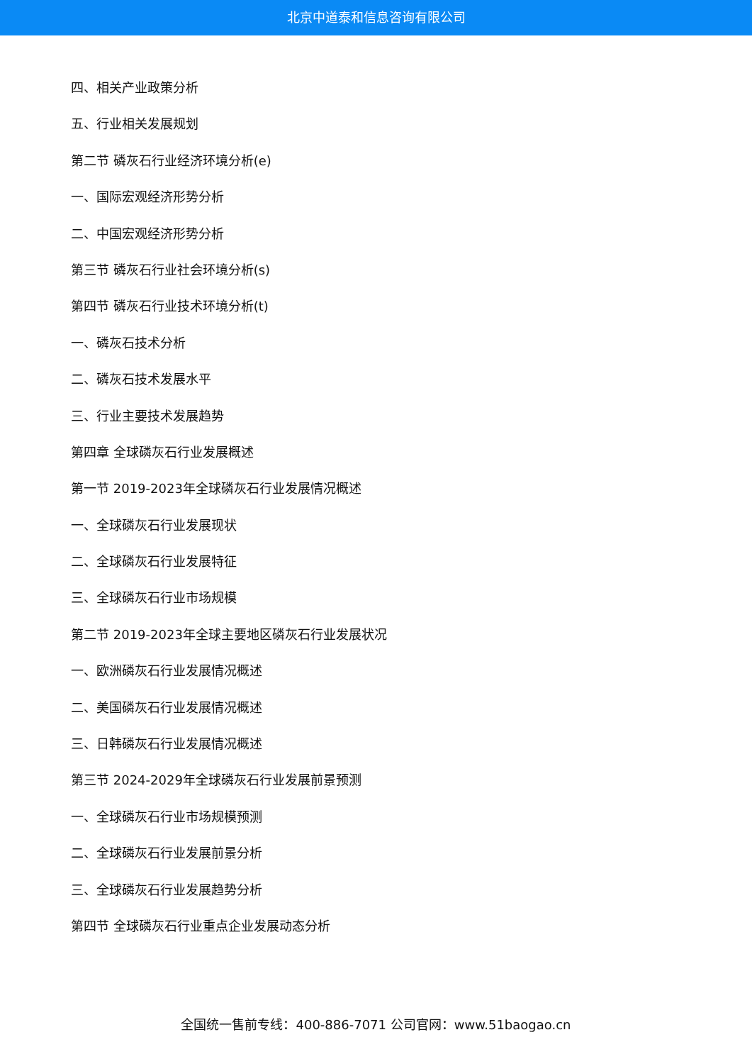北京中道泰和信息咨询有限公司
四、相关产业政策分析
五、行业相关发展规划
第二节 磷灰石行业经济环境分析(e)
一、国际宏观经济形势分析
二、中国宏观经济形势分析
第三节 磷灰石行业社会环境分析(s)
第四节 磷灰石行业技术环境分析(t)
一、磷灰石技术分析
二、磷灰石技术发展水平
三、行业主要技术发展趋势
第四章 全球磷灰石行业发展概述
第一节 2019-2023年全球磷灰石行业发展情况概述
一、全球磷灰石行业发展现状
二、全球磷灰石行业发展特征
三、全球磷灰石行业市场规模
第二节 2019-2023年全球主要地区磷灰石行业发展状况
一、欧洲磷灰石行业发展情况概述
二、美国磷灰石行业发展情况概述
三、日韩磷灰石行业发展情况概述
第三节 2024-2029年全球磷灰石行业发展前景预测
一、全球磷灰石行业市场规模预测
二、全球磷灰石行业发展前景分析
三、全球磷灰石行业发展趋势分析
第四节 全球磷灰石行业重点企业发展动态分析
全国统一售前专线：400-886-7071 公司官网：www.51baogao.cn